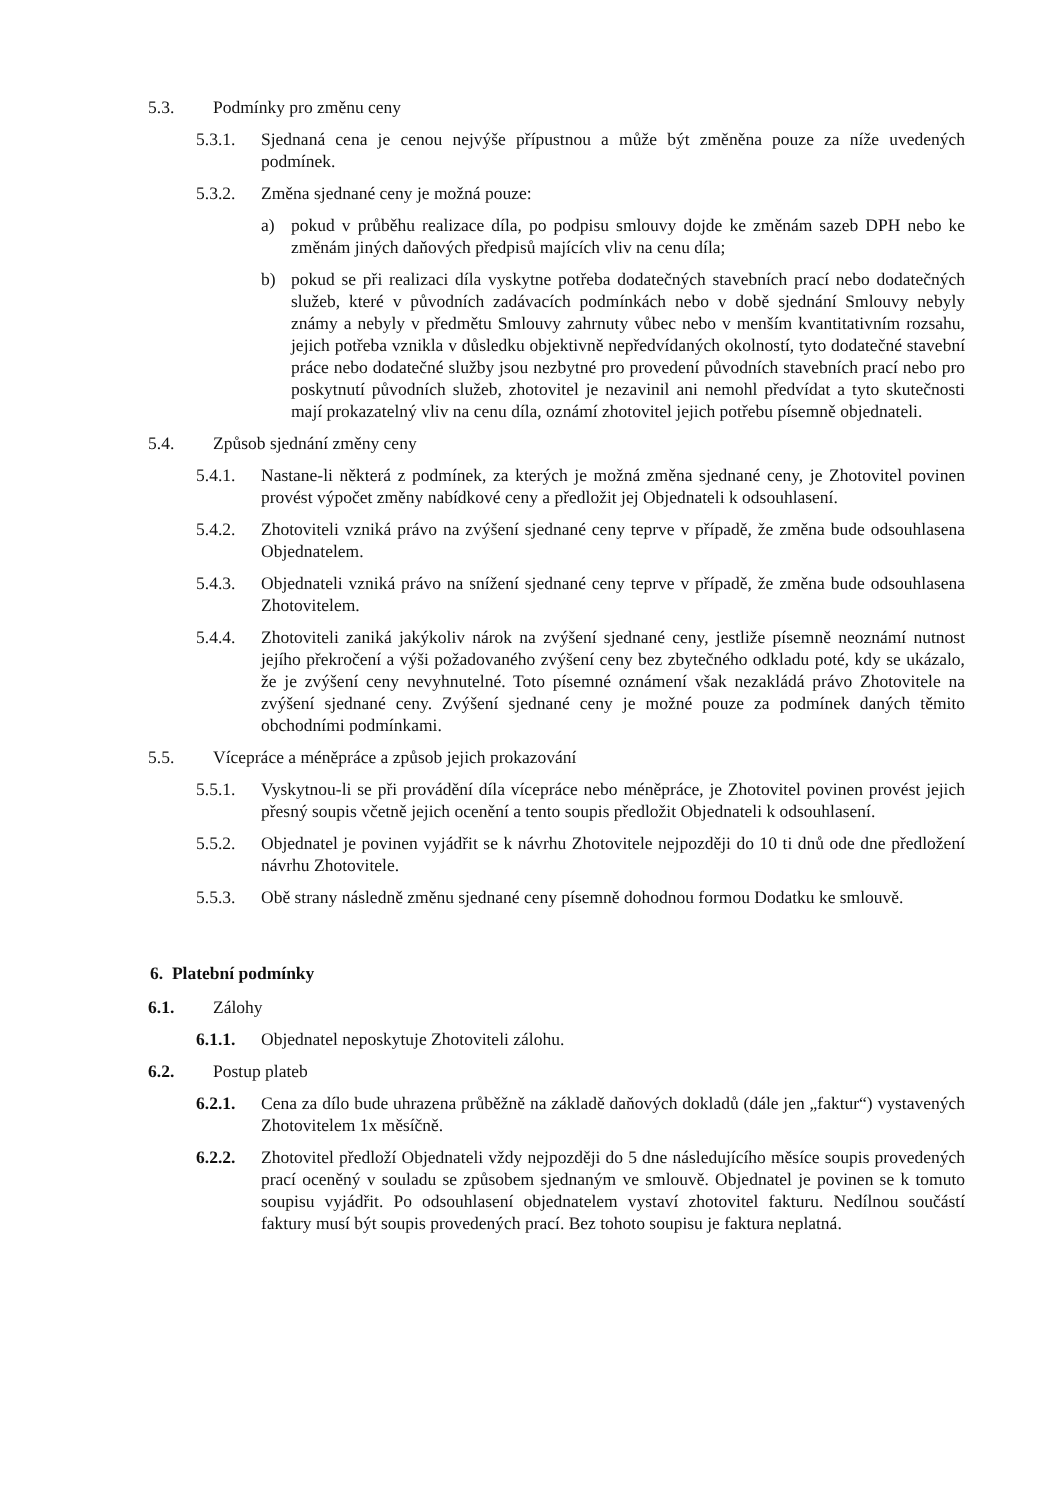5.3. Podmínky pro změnu ceny
5.3.1. Sjednaná cena je cenou nejvýše přípustnou a může být změněna pouze za níže uvedených podmínek.
5.3.2. Změna sjednané ceny je možná pouze:
a) pokud v průběhu realizace díla, po podpisu smlouvy dojde ke změnám sazeb DPH nebo ke změnám jiných daňových předpisů majících vliv na cenu díla;
b) pokud se při realizaci díla vyskytne potřeba dodatečných stavebních prací nebo dodatečných služeb, které v původních zadávacích podmínkách nebo v době sjednání Smlouvy nebyly známy a nebyly v předmětu Smlouvy zahrnuty vůbec nebo v menším kvantitativním rozsahu, jejich potřeba vznikla v důsledku objektivně nepředvídaných okolností, tyto dodatečné stavební práce nebo dodatečné služby jsou nezbytné pro provedení původních stavebních prací nebo pro poskytnutí původních služeb, zhotovitel je nezavinil ani nemohl předvídat a tyto skutečnosti mají prokazatelný vliv na cenu díla, oznámí zhotovitel jejich potřebu písemně objednateli.
5.4. Způsob sjednání změny ceny
5.4.1. Nastane-li některá z podmínek, za kterých je možná změna sjednané ceny, je Zhotovitel povinen provést výpočet změny nabídkové ceny a předložit jej Objednateli k odsouhlasení.
5.4.2. Zhotoviteli vzniká právo na zvýšení sjednané ceny teprve v případě, že změna bude odsouhlasena Objednatelem.
5.4.3. Objednateli vzniká právo na snížení sjednané ceny teprve v případě, že změna bude odsouhlasena Zhotovitelem.
5.4.4. Zhotoviteli zaniká jakýkoliv nárok na zvýšení sjednané ceny, jestliže písemně neoznámí nutnost jejího překročení a výši požadovaného zvýšení ceny bez zbytečného odkladu poté, kdy se ukázalo, že je zvýšení ceny nevyhnutelné. Toto písemné oznámení však nezakládá právo Zhotovitele na zvýšení sjednané ceny. Zvýšení sjednané ceny je možné pouze za podmínek daných těmito obchodními podmínkami.
5.5. Vícepráce a méněpráce a způsob jejich prokazování
5.5.1. Vyskytnou-li se při provádění díla vícepráce nebo méněpráce, je Zhotovitel povinen provést jejich přesný soupis včetně jejich ocenění a tento soupis předložit Objednateli k odsouhlasení.
5.5.2. Objednatel je povinen vyjádřit se k návrhu Zhotovitele nejpozději do 10 ti dnů ode dne předložení návrhu Zhotovitele.
5.5.3. Obě strany následně změnu sjednané ceny písemně dohodnou formou Dodatku ke smlouvě.
6. Platební podmínky
6.1. Zálohy
6.1.1. Objednatel neposkytuje Zhotoviteli zálohu.
6.2. Postup plateb
6.2.1. Cena za dílo bude uhrazena průběžně na základě daňových dokladů (dále jen „faktur“) vystavených Zhotovitelem 1x měsíčně.
6.2.2. Zhotovitel předloží Objednateli vždy nejpozději do 5 dne následujícího měsíce soupis provedených prací oceněný v souladu se způsobem sjednaným ve smlouvě. Objednatel je povinen se k tomuto soupisu vyjádřit. Po odsouhlasení objednatelem vystaví zhotovitel fakturu. Nedílnou součástí faktury musí být soupis provedených prací. Bez tohoto soupisu je faktura neplatná.